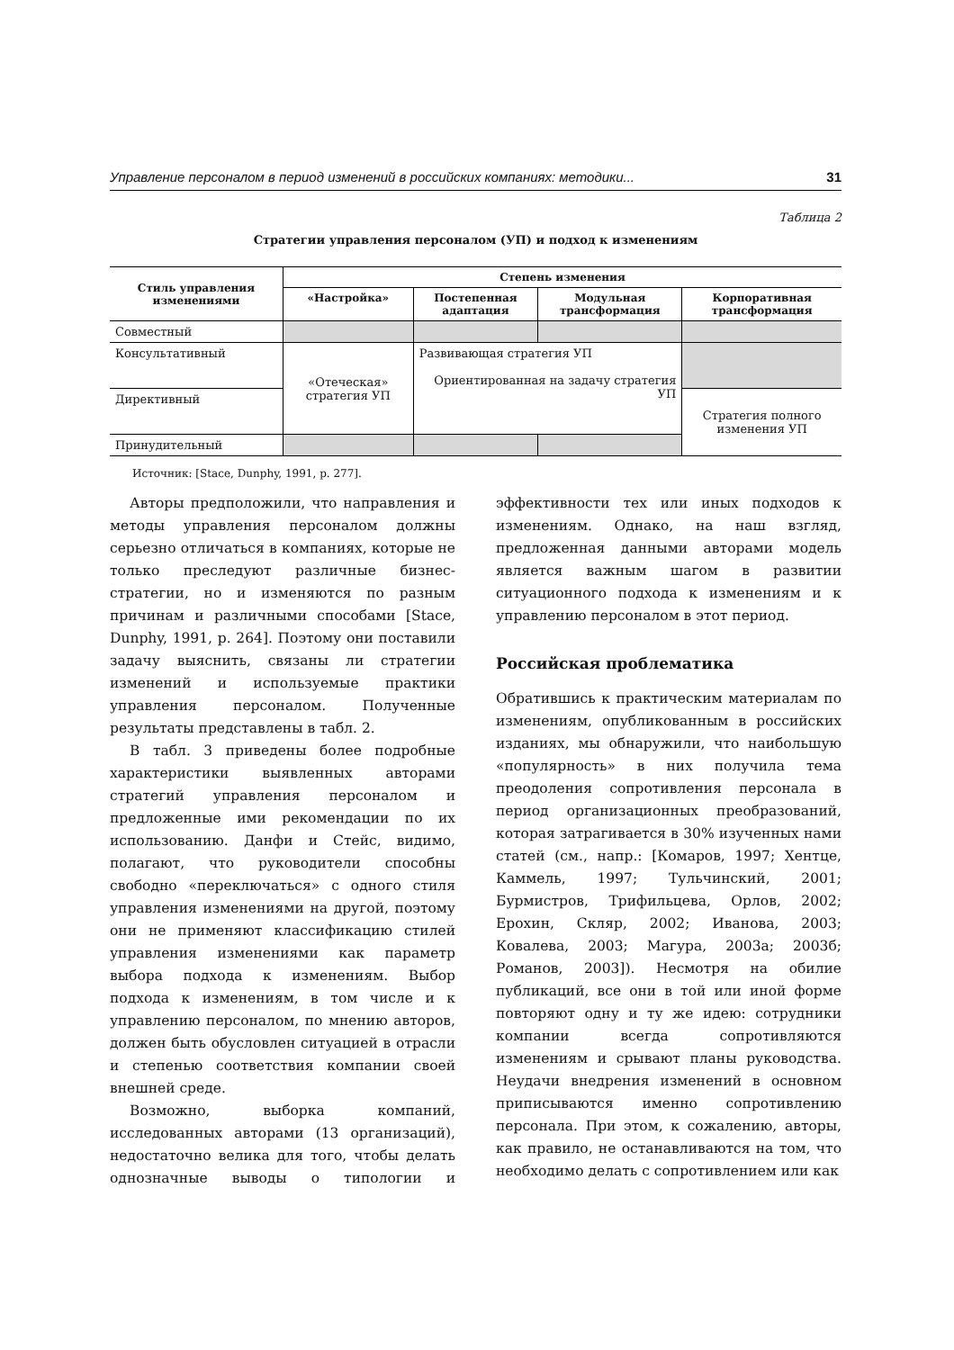Управление персоналом в период изменений в российских компаниях: методики... 31
Таблица 2
Стратегии управления персоналом (УП) и подход к изменениям
| Стиль управления изменениями | Степень изменения | | | |
| --- | --- | --- | --- | --- |
| | «Настройка» | Постепенная адаптация | Модульная трансформация | Корпоративная трансформация |
| Совместный | | | | |
| Консультативный | «Отеческая» стратегия УП | Развивающая стратегия УП Ориентированная на задачу стратегия УП | | |
| Директивный | | | | Стратегия полного изменения УП |
| Принудительный | | | | |
Источник: [Stace, Dunphy, 1991, p. 277].
Авторы предположили, что направления и методы управления персоналом должны серьезно отличаться в компаниях, которые не только преследуют различные бизнес-стратегии, но и изменяются по разным причинам и различными способами [Stace, Dunphy, 1991, p. 264]. Поэтому они поставили задачу выяснить, связаны ли стратегии изменений и используемые практики управления персоналом. Полученные результаты представлены в табл. 2.
В табл. 3 приведены более подробные характеристики выявленных авторами стратегий управления персоналом и предложенные ими рекомендации по их использованию. Данфи и Стейс, видимо, полагают, что руководители способны свободно «переключаться» с одного стиля управления изменениями на другой, поэтому они не применяют классификацию стилей управления изменениями как параметр выбора подхода к изменениям. Выбор подхода к изменениям, в том числе и к управлению персоналом, по мнению авторов, должен быть обусловлен ситуацией в отрасли и степенью соответствия компании своей внешней среде.
Возможно, выборка компаний, исследованных авторами (13 организаций), недостаточно велика для того, чтобы делать однозначные выводы о типологии и эффективности тех или иных подходов к изменениям. Однако, на наш взгляд, предложенная данными авторами модель является важным шагом в развитии ситуационного подхода к изменениям и к управлению персоналом в этот период.
Российская проблематика
Обратившись к практическим материалам по изменениям, опубликованным в российских изданиях, мы обнаружили, что наибольшую «популярность» в них получила тема преодоления сопротивления персонала в период организационных преобразований, которая затрагивается в 30% изученных нами статей (см., напр.: [Комаров, 1997; Хентце, Каммель, 1997; Тульчинский, 2001; Бурмистров, Трифильцева, Орлов, 2002; Ерохин, Скляр, 2002; Иванова, 2003; Ковалева, 2003; Магура, 2003а; 2003б; Романов, 2003]). Несмотря на обилие публикаций, все они в той или иной форме повторяют одну и ту же идею: сотрудники компании всегда сопротивляются изменениям и срывают планы руководства. Неудачи внедрения изменений в основном приписываются именно сопротивлению персонала. При этом, к сожалению, авторы, как правило, не останавливаются на том, что необходимо делать с сопротивлением или как